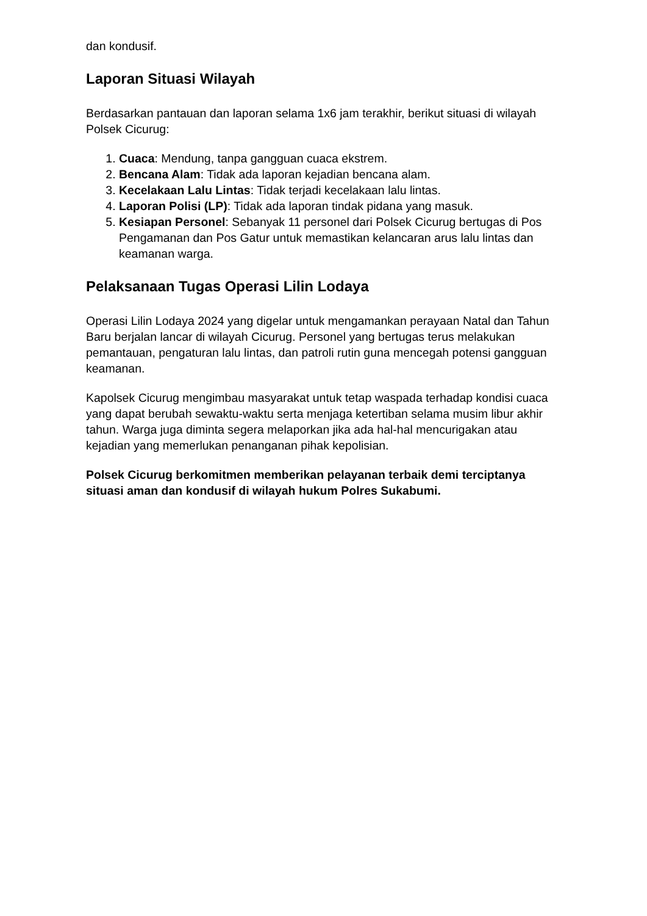dan kondusif.
Laporan Situasi Wilayah
Berdasarkan pantauan dan laporan selama 1x6 jam terakhir, berikut situasi di wilayah Polsek Cicurug:
1. Cuaca: Mendung, tanpa gangguan cuaca ekstrem.
2. Bencana Alam: Tidak ada laporan kejadian bencana alam.
3. Kecelakaan Lalu Lintas: Tidak terjadi kecelakaan lalu lintas.
4. Laporan Polisi (LP): Tidak ada laporan tindak pidana yang masuk.
5. Kesiapan Personel: Sebanyak 11 personel dari Polsek Cicurug bertugas di Pos Pengamanan dan Pos Gatur untuk memastikan kelancaran arus lalu lintas dan keamanan warga.
Pelaksanaan Tugas Operasi Lilin Lodaya
Operasi Lilin Lodaya 2024 yang digelar untuk mengamankan perayaan Natal dan Tahun Baru berjalan lancar di wilayah Cicurug. Personel yang bertugas terus melakukan pemantauan, pengaturan lalu lintas, dan patroli rutin guna mencegah potensi gangguan keamanan.
Kapolsek Cicurug mengimbau masyarakat untuk tetap waspada terhadap kondisi cuaca yang dapat berubah sewaktu-waktu serta menjaga ketertiban selama musim libur akhir tahun. Warga juga diminta segera melaporkan jika ada hal-hal mencurigakan atau kejadian yang memerlukan penanganan pihak kepolisian.
Polsek Cicurug berkomitmen memberikan pelayanan terbaik demi terciptanya situasi aman dan kondusif di wilayah hukum Polres Sukabumi.